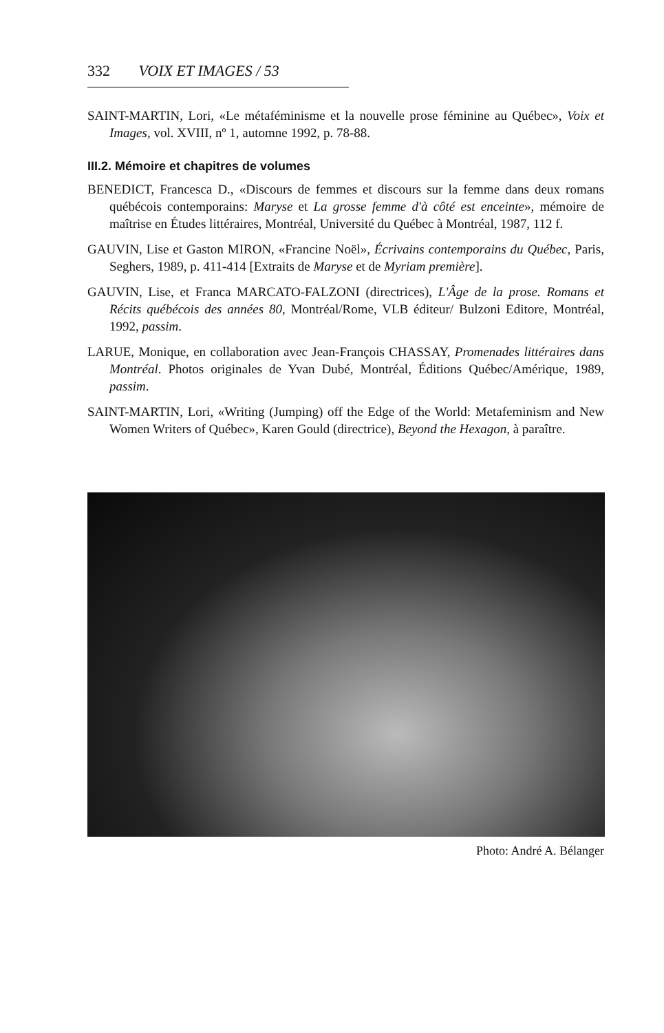332 VOIX ET IMAGES / 53
SAINT-MARTIN, Lori, «Le métaféminisme et la nouvelle prose féminine au Québec», Voix et Images, vol. XVIII, nº 1, automne 1992, p. 78-88.
III.2. Mémoire et chapitres de volumes
BENEDICT, Francesca D., «Discours de femmes et discours sur la femme dans deux romans québécois contemporains: Maryse et La grosse femme d'à côté est enceinte», mémoire de maîtrise en Études littéraires, Montréal, Université du Québec à Montréal, 1987, 112 f.
GAUVIN, Lise et Gaston MIRON, «Francine Noël», Écrivains contemporains du Québec, Paris, Seghers, 1989, p. 411-414 [Extraits de Maryse et de Myriam première].
GAUVIN, Lise, et Franca MARCATO-FALZONI (directrices), L'Âge de la prose. Romans et Récits québécois des années 80, Montréal/Rome, VLB éditeur/ Bulzoni Editore, Montréal, 1992, passim.
LARUE, Monique, en collaboration avec Jean-François CHASSAY, Promenades littéraires dans Montréal. Photos originales de Yvan Dubé, Montréal, Éditions Québec/Amérique, 1989, passim.
SAINT-MARTIN, Lori, «Writing (Jumping) off the Edge of the World: Metafeminism and New Women Writers of Québec», Karen Gould (directrice), Beyond the Hexagon, à paraître.
Photo: André A. Bélanger